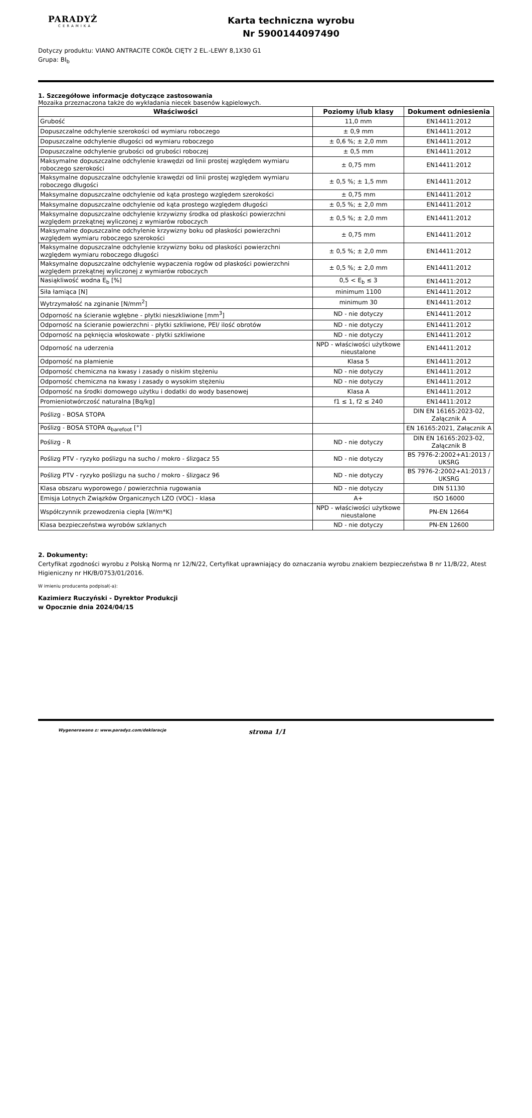PARADYŻ
CERAMIKA
Karta techniczna wyrobu
Nr 5900144097490
Dotyczy produktu: VIANO ANTRACITE COKÓŁ CIĘTY 2 EL.-LEWY 8,1X30 G1
Grupa: BI<sub>b</sub>
1. Szczegółowe informacje dotyczące zastosowania
Mozaika przeznaczona także do wykładania niecek basenów kąpielowych.
| Właściwości | Poziomy i/lub klasy | Dokument odniesienia |
| --- | --- | --- |
| Grubość | 11,0 mm | EN14411:2012 |
| Dopuszczalne odchylenie szerokości od wymiaru roboczego | ± 0,9 mm | EN14411:2012 |
| Dopuszczalne odchylenie długości od wymiaru roboczego | ± 0,6 %; ± 2,0 mm | EN14411:2012 |
| Dopuszczalne odchylenie grubości od grubości roboczej | ± 0,5 mm | EN14411:2012 |
| Maksymalne dopuszczalne odchylenie krawędzi od linii prostej względem wymiaru roboczego szerokości | ± 0,75 mm | EN14411:2012 |
| Maksymalne dopuszczalne odchylenie krawędzi od linii prostej względem wymiaru roboczego długości | ± 0,5 %; ± 1,5 mm | EN14411:2012 |
| Maksymalne dopuszczalne odchylenie od kąta prostego względem szerokości | ± 0,75 mm | EN14411:2012 |
| Maksymalne dopuszczalne odchylenie od kąta prostego względem długości | ± 0,5 %; ± 2,0 mm | EN14411:2012 |
| Maksymalne dopuszczalne odchylenie krzywizny środka od płaskości powierzchni względem przekątnej wyliczonej z wymiarów roboczych | ± 0,5 %; ± 2,0 mm | EN14411:2012 |
| Maksymalne dopuszczalne odchylenie krzywizny boku od płaskości powierzchni względem wymiaru roboczego szerokości | ± 0,75 mm | EN14411:2012 |
| Maksymalne dopuszczalne odchylenie krzywizny boku od płaskości powierzchni względem wymiaru roboczego długości | ± 0,5 %; ± 2,0 mm | EN14411:2012 |
| Maksymalne dopuszczalne odchylenie wypaczenia rogów od płaskości powierzchni względem przekątnej wyliczonej z wymiarów roboczych | ± 0,5 %; ± 2,0 mm | EN14411:2012 |
| Nasiąkliwość wodna E<sub>b</sub> [%] | 0,5 < E<sub>b</sub> ≤ 3 | EN14411:2012 |
| Siła łamiąca [N] | minimum 1100 | EN14411:2012 |
| Wytrzymałość na zginanie [N/mm<sup>2</sup>] | minimum 30 | EN14411:2012 |
| Odporność na ścieranie wgłębne - płytki nieszkliwione [mm<sup>3</sup>] | ND - nie dotyczy | EN14411:2012 |
| Odporność na ścieranie powierzchni - płytki szkliwione, PEI/ ilość obrotów | ND - nie dotyczy | EN14411:2012 |
| Odporność na pęknięcia włoskowate - płytki szkliwione | ND - nie dotyczy | EN14411:2012 |
| Odporność na uderzenia | NPD - właściwości użytkowe nieustalone | EN14411:2012 |
| Odporność na plamienie | Klasa 5 | EN14411:2012 |
| Odporność chemiczna na kwasy i zasady o niskim stężeniu | ND - nie dotyczy | EN14411:2012 |
| Odporność chemiczna na kwasy i zasady o wysokim stężeniu | ND - nie dotyczy | EN14411:2012 |
| Odporność na środki domowego użytku i dodatki do wody basenowej | Klasa A | EN14411:2012 |
| Promieniotwórczość naturalna [Bq/kg] | f1 ≤ 1, f2 ≤ 240 | EN14411:2012 |
| Poślizg - BOSA STOPA | | DIN EN 16165:2023-02, Załącznik A |
| Poślizg - BOSA STOPA α<sub>barefoot</sub> [°] | | EN 16165:2021, Załącznik A |
| Poślizg - R | ND - nie dotyczy | DIN EN 16165:2023-02, Załącznik B |
| Poślizg PTV - ryzyko poślizgu na sucho / mokro - ślizgacz 55 | ND - nie dotyczy | BS 7976-2:2002+A1:2013 / UKSRG |
| Poślizg PTV - ryzyko poślizgu na sucho / mokro - ślizgacz 96 | ND - nie dotyczy | BS 7976-2:2002+A1:2013 / UKSRG |
| Klasa obszaru wyporowego / powierzchnia rugowania | ND - nie dotyczy | DIN 51130 |
| Emisja Lotnych Związków Organicznych LZO (VOC) - klasa | A+ | ISO 16000 |
| Współczynnik przewodzenia ciepła [W/m*K] | NPD - właściwości użytkowe nieustalone | PN-EN 12664 |
| Klasa bezpieczeństwa wyrobów szklanych | ND - nie dotyczy | PN-EN 12600 |
2. Dokumenty:
Certyfikat zgodności wyrobu z Polską Normą nr 12/N/22, Certyfikat uprawniający do oznaczania wyrobu znakiem bezpieczeństwa B nr 11/B/22, Atest Higieniczny nr HK/B/0753/01/2016.
W imieniu producenta podpisał(-a):
Kazimierz Ruczyński - Dyrektor Produkcji
w Opocznie dnia 2024/04/15
Wygenerowano z: www.paradyz.com/deklaracje strona 1/1